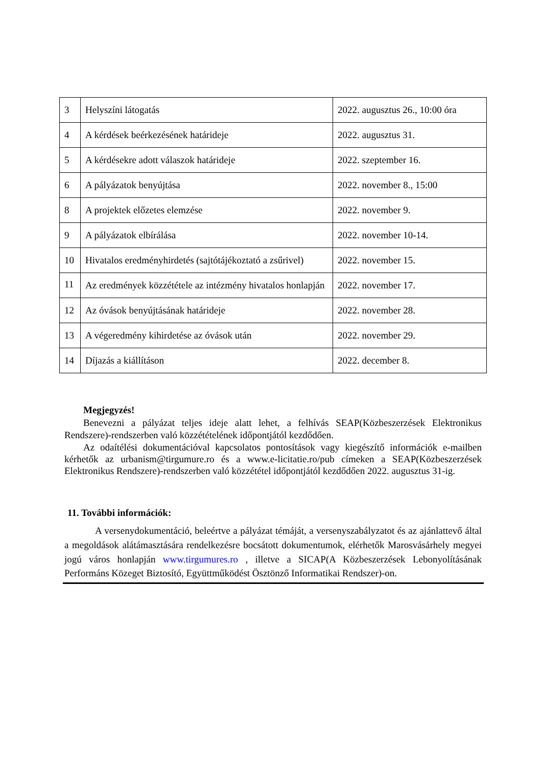| 3 | Helyszíni látogatás | 2022. augusztus 26., 10:00 óra |
| 4 | A kérdések beérkezésének határideje | 2022. augusztus 31. |
| 5 | A kérdésekre adott válaszok határideje | 2022. szeptember 16. |
| 6 | A pályázatok benyújtása | 2022. november 8., 15:00 |
| 8 | A projektek előzetes elemzése | 2022. november 9. |
| 9 | A pályázatok elbírálása | 2022. november 10-14. |
| 10 | Hivatalos eredményhirdetés (sajtótájékoztató a zsűrivel) | 2022. november 15. |
| 11 | Az eredmények közzététele az intézmény hivatalos honlapján | 2022. november 17. |
| 12 | Az óvások benyújtásának határideje | 2022. november 28. |
| 13 | A végeredmény kihirdetése az óvások után | 2022. november 29. |
| 14 | Díjazás a kiállításon | 2022. december 8. |
Megjegyzés!
Benevezni a pályázat teljes ideje alatt lehet, a felhívás SEAP(Közbeszerzések Elektronikus Rendszere)-rendszerben való közzétételének időpontjától kezdődően.
Az odaítélési dokumentációval kapcsolatos pontosítások vagy kiegészítő információk e-mailben kérhetők az urbanism@tirgumure.ro és a www.e-licitatie.ro/pub címeken a SEAP(Közbeszerzések Elektronikus Rendszere)-rendszerben való közzététel időpontjától kezdődően 2022. augusztus 31-ig.
11. További információk:
A versenydokumentáció, beleértve a pályázat témáját, a versenyszabályzatot és az ajánlattevő által a megoldások alátámasztására rendelkezésre bocsátott dokumentumok, elérhetők Marosvásárhely megyei jogú város honlapján www.tirgumures.ro , illetve a SICAP(A Közbeszerzések Lebonyolításának Performáns Közeget Biztosító, Együttműködést Ösztönző Informatikai Rendszer)-on.